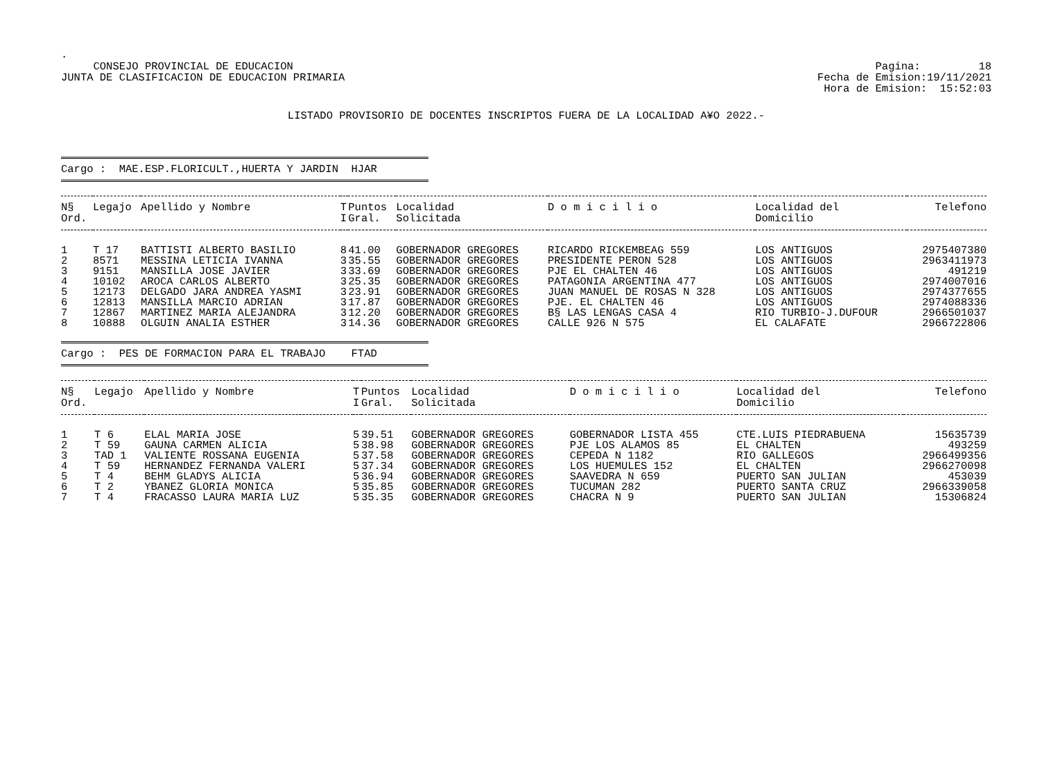.
CONSEJO PROVINCIAL DE EDUCACION
JUNTA DE CLASIFICACION DE EDUCACION PRIMARIA
Pagina: 18
Fecha de Emision:19/11/2021
Hora de Emision: 15:52:03
LISTADO PROVISORIO DE DOCENTES INSCRIPTOS FUERA DE LA LOCALIDAD A¥O 2022.-
Cargo : MAE.ESP.FLORICULT.,HUERTA Y JARDIN HJAR
| N§ Ord. | Legajo | Apellido y Nombre | T I | Puntos Gral. | Localidad Solicitada | D o m i c i l i o | Localidad del Domicilio | Telefono |
| --- | --- | --- | --- | --- | --- | --- | --- | --- |
| 1 | T 17 | BATTISTI ALBERTO BASILIO | 8 | 41.00 | GOBERNADOR GREGORES | RICARDO RICKEMBEAG 559 | LOS ANTIGUOS | 2975407380 |
| 2 | 8571 | MESSINA LETICIA IVANNA | 3 | 35.55 | GOBERNADOR GREGORES | PRESIDENTE PERON 528 | LOS ANTIGUOS | 2963411973 |
| 3 | 9151 | MANSILLA JOSE JAVIER | 3 | 33.69 | GOBERNADOR GREGORES | PJE EL CHALTEN 46 | LOS ANTIGUOS | 491219 |
| 4 | 10102 | AROCA CARLOS ALBERTO | 3 | 25.35 | GOBERNADOR GREGORES | PATAGONIA ARGENTINA 477 | LOS ANTIGUOS | 2974007016 |
| 5 | 12173 | DELGADO JARA ANDREA YASMI | 3 | 23.91 | GOBERNADOR GREGORES | JUAN MANUEL DE ROSAS N 328 | LOS ANTIGUOS | 2974377655 |
| 6 | 12813 | MANSILLA MARCIO ADRIAN | 3 | 17.87 | GOBERNADOR GREGORES | PJE. EL CHALTEN 46 | LOS ANTIGUOS | 2974088336 |
| 7 | 12867 | MARTINEZ MARIA ALEJANDRA | 3 | 12.20 | GOBERNADOR GREGORES | B§ LAS LENGAS CASA 4 | RIO TURBIO-J.DUFOUR | 2966501037 |
| 8 | 10888 | OLGUIN ANALIA ESTHER | 3 | 14.36 | GOBERNADOR GREGORES | CALLE 926 N 575 | EL CALAFATE | 2966722806 |
Cargo : PES DE FORMACION PARA EL TRABAJO FTAD
| N§ Ord. | Legajo | Apellido y Nombre | T I | Puntos Gral. | Localidad Solicitada | D o m i c i l i o | Localidad del Domicilio | Telefono |
| --- | --- | --- | --- | --- | --- | --- | --- | --- |
| 1 | T 6 | ELAL MARIA JOSE | 5 | 39.51 | GOBERNADOR GREGORES | GOBERNADOR LISTA 455 | CTE.LUIS PIEDRABUENA | 15635739 |
| 2 | T 59 | GAUNA CARMEN ALICIA | 5 | 38.98 | GOBERNADOR GREGORES | PJE LOS ALAMOS 85 | EL CHALTEN | 493259 |
| 3 | TAD 1 | VALIENTE ROSSANA EUGENIA | 5 | 37.58 | GOBERNADOR GREGORES | CEPEDA N 1182 | RIO GALLEGOS | 2966499356 |
| 4 | T 59 | HERNANDEZ FERNANDA VALERI | 5 | 37.34 | GOBERNADOR GREGORES | LOS HUEMULES 152 | EL CHALTEN | 2966270098 |
| 5 | T 4 | BEHM GLADYS ALICIA | 5 | 36.94 | GOBERNADOR GREGORES | SAAVEDRA N 659 | PUERTO SAN JULIAN | 453039 |
| 6 | T 2 | YBANEZ GLORIA MONICA | 5 | 35.85 | GOBERNADOR GREGORES | TUCUMAN 282 | PUERTO SANTA CRUZ | 2966339058 |
| 7 | T 4 | FRACASSO LAURA MARIA LUZ | 5 | 35.35 | GOBERNADOR GREGORES | CHACRA N 9 | PUERTO SAN JULIAN | 15306824 |